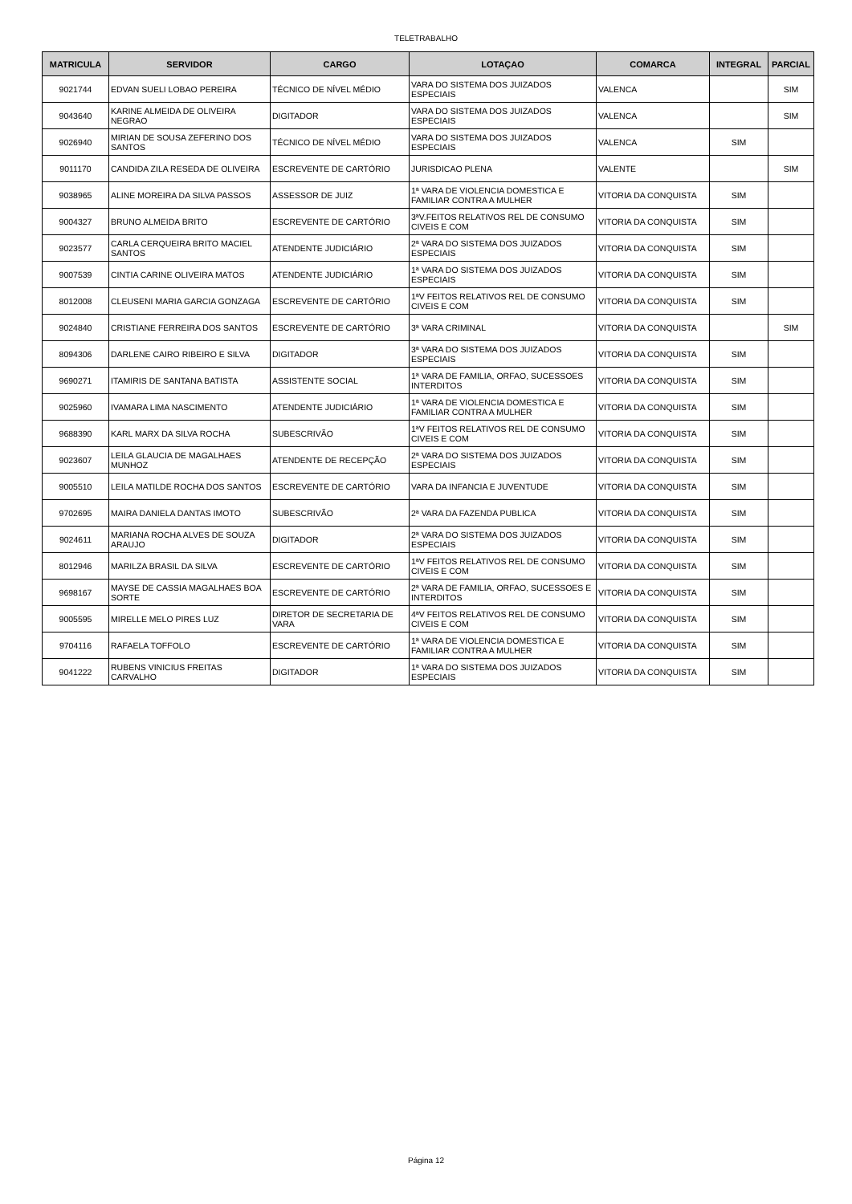TELETRABALHO
| MATRICULA | SERVIDOR | CARGO | LOTAÇAO | COMARCA | INTEGRAL | PARCIAL |
| --- | --- | --- | --- | --- | --- | --- |
| 9021744 | EDVAN SUELI LOBAO PEREIRA | TÉCNICO DE NÍVEL MÉDIO | VARA DO SISTEMA DOS JUIZADOS ESPECIAIS | VALENCA | | SIM |
| 9043640 | KARINE ALMEIDA DE OLIVEIRA NEGRAO | DIGITADOR | VARA DO SISTEMA DOS JUIZADOS ESPECIAIS | VALENCA | | SIM |
| 9026940 | MIRIAN DE SOUSA ZEFERINO DOS SANTOS | TÉCNICO DE NÍVEL MÉDIO | VARA DO SISTEMA DOS JUIZADOS ESPECIAIS | VALENCA | SIM | |
| 9011170 | CANDIDA ZILA RESEDA DE OLIVEIRA | ESCREVENTE DE CARTÓRIO | JURISDICAO PLENA | VALENTE | | SIM |
| 9038965 | ALINE MOREIRA DA SILVA PASSOS | ASSESSOR DE JUIZ | 1ª VARA DE VIOLENCIA DOMESTICA E FAMILIAR CONTRA A MULHER | VITORIA DA CONQUISTA | SIM | |
| 9004327 | BRUNO ALMEIDA BRITO | ESCREVENTE DE CARTÓRIO | 3ªV.FEITOS RELATIVOS REL DE CONSUMO CIVEIS E COM | VITORIA DA CONQUISTA | SIM | |
| 9023577 | CARLA CERQUEIRA BRITO MACIEL SANTOS | ATENDENTE JUDICIÁRIO | 2ª VARA DO SISTEMA DOS JUIZADOS ESPECIAIS | VITORIA DA CONQUISTA | SIM | |
| 9007539 | CINTIA CARINE OLIVEIRA MATOS | ATENDENTE JUDICIÁRIO | 1ª VARA DO SISTEMA DOS JUIZADOS ESPECIAIS | VITORIA DA CONQUISTA | SIM | |
| 8012008 | CLEUSENI MARIA GARCIA GONZAGA | ESCREVENTE DE CARTÓRIO | 1ªV FEITOS RELATIVOS REL DE CONSUMO CIVEIS E COM | VITORIA DA CONQUISTA | SIM | |
| 9024840 | CRISTIANE FERREIRA DOS SANTOS | ESCREVENTE DE CARTÓRIO | 3ª VARA CRIMINAL | VITORIA DA CONQUISTA | | SIM |
| 8094306 | DARLENE CAIRO RIBEIRO E SILVA | DIGITADOR | 3ª VARA DO SISTEMA DOS JUIZADOS ESPECIAIS | VITORIA DA CONQUISTA | SIM | |
| 9690271 | ITAMIRIS DE SANTANA BATISTA | ASSISTENTE SOCIAL | 1ª VARA DE FAMILIA, ORFAO, SUCESSOES INTERDITOS | VITORIA DA CONQUISTA | SIM | |
| 9025960 | IVAMARA LIMA NASCIMENTO | ATENDENTE JUDICIÁRIO | 1ª VARA DE VIOLENCIA DOMESTICA E FAMILIAR CONTRA A MULHER | VITORIA DA CONQUISTA | SIM | |
| 9688390 | KARL MARX DA SILVA ROCHA | SUBESCRIVÃO | 1ªV FEITOS RELATIVOS REL DE CONSUMO CIVEIS E COM | VITORIA DA CONQUISTA | SIM | |
| 9023607 | LEILA GLAUCIA DE MAGALHAES MUNHOZ | ATENDENTE DE RECEPÇÃO | 2ª VARA DO SISTEMA DOS JUIZADOS ESPECIAIS | VITORIA DA CONQUISTA | SIM | |
| 9005510 | LEILA MATILDE ROCHA DOS SANTOS | ESCREVENTE DE CARTÓRIO | VARA DA INFANCIA E JUVENTUDE | VITORIA DA CONQUISTA | SIM | |
| 9702695 | MAIRA DANIELA DANTAS IMOTO | SUBESCRIVÃO | 2ª VARA DA FAZENDA PUBLICA | VITORIA DA CONQUISTA | SIM | |
| 9024611 | MARIANA ROCHA ALVES DE SOUZA ARAUJO | DIGITADOR | 2ª VARA DO SISTEMA DOS JUIZADOS ESPECIAIS | VITORIA DA CONQUISTA | SIM | |
| 8012946 | MARILZA BRASIL DA SILVA | ESCREVENTE DE CARTÓRIO | 1ªV FEITOS RELATIVOS REL DE CONSUMO CIVEIS E COM | VITORIA DA CONQUISTA | SIM | |
| 9698167 | MAYSE DE CASSIA MAGALHAES BOA SORTE | ESCREVENTE DE CARTÓRIO | 2ª VARA DE FAMILIA, ORFAO, SUCESSOES E INTERDITOS | VITORIA DA CONQUISTA | SIM | |
| 9005595 | MIRELLE MELO PIRES LUZ | DIRETOR DE SECRETARIA DE VARA | 4ªV FEITOS RELATIVOS REL DE CONSUMO CIVEIS E COM | VITORIA DA CONQUISTA | SIM | |
| 9704116 | RAFAELA TOFFOLO | ESCREVENTE DE CARTÓRIO | 1ª VARA DE VIOLENCIA DOMESTICA E FAMILIAR CONTRA A MULHER | VITORIA DA CONQUISTA | SIM | |
| 9041222 | RUBENS VINICIUS FREITAS CARVALHO | DIGITADOR | 1ª VARA DO SISTEMA DOS JUIZADOS ESPECIAIS | VITORIA DA CONQUISTA | SIM | |
Página 12